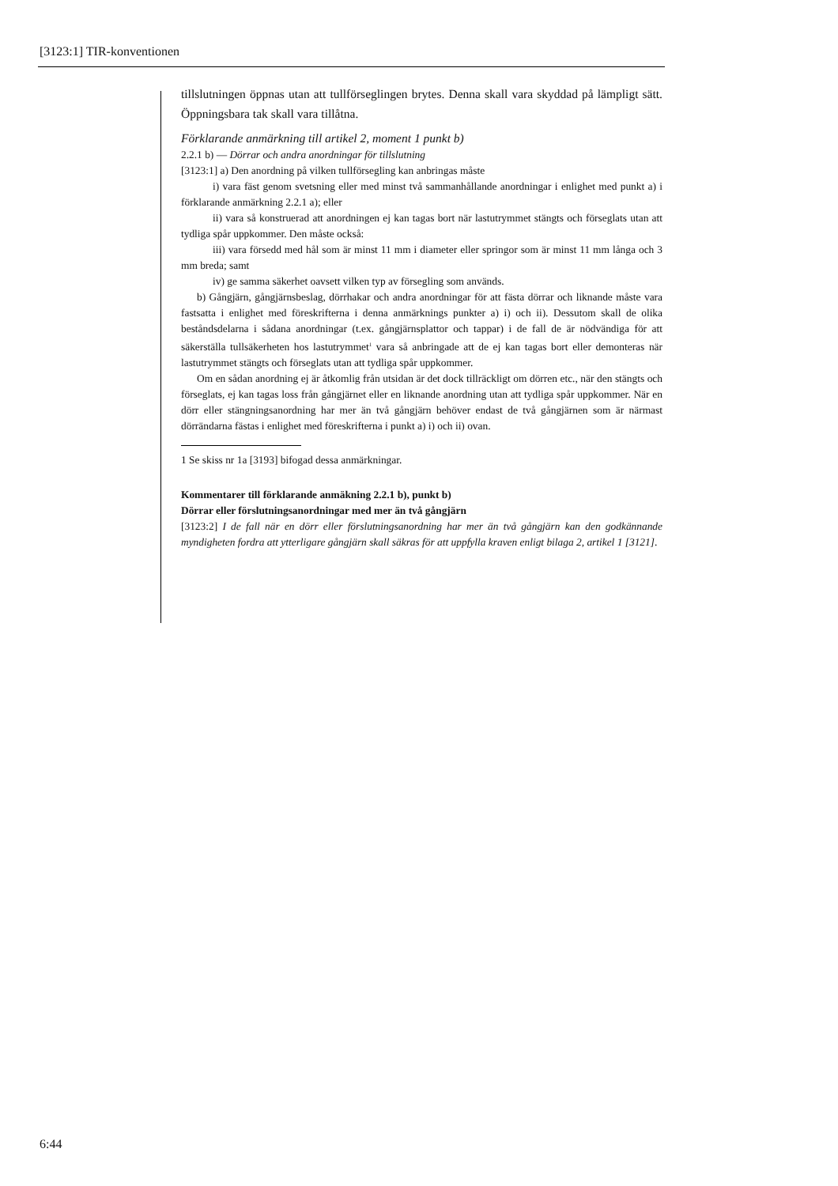[3123:1] TIR-konventionen
tillslutningen öppnas utan att tullförseglingen brytes. Denna skall vara skyddad på lämpligt sätt. Öppningsbara tak skall vara tillåtna.
Förklarande anmärkning till artikel 2, moment 1 punkt b)
2.2.1 b) — Dörrar och andra anordningar för tillslutning
[3123:1] a) Den anordning på vilken tullförsegling kan anbringas måste
i) vara fäst genom svetsning eller med minst två sammanhållande anordningar i enlighet med punkt a) i förklarande anmärkning 2.2.1 a); eller
ii) vara så konstruerad att anordningen ej kan tagas bort när lastutrymmet stängts och förseglats utan att tydliga spår uppkommer. Den måste också:
iii) vara försedd med hål som är minst 11 mm i diameter eller springor som är minst 11 mm långa och 3 mm breda; samt
iv) ge samma säkerhet oavsett vilken typ av försegling som används.
b) Gångjärn, gångjärnsbeslag, dörrhakar och andra anordningar för att fästa dörrar och liknande måste vara fastsatta i enlighet med föreskrifterna i denna anmärknings punkter a) i) och ii). Dessutom skall de olika beståndsdelarna i sådana anordningar (t.ex. gångjärnsplattor och tappar) i de fall de är nödvändiga för att säkerställa tullsäkerheten hos lastutrymmet<sup>1</sup> vara så anbringade att de ej kan tagas bort eller demonteras när lastutrymmet stängts och förseglats utan att tydliga spår uppkommer.
Om en sådan anordning ej är åtkomlig från utsidan är det dock tillräckligt om dörren etc., när den stängts och förseglats, ej kan tagas loss från gångjärnet eller en liknande anordning utan att tydliga spår uppkommer. När en dörr eller stängningsanordning har mer än två gångjärn behöver endast de två gångjärnen som är närmast dörrändarna fästas i enlighet med föreskrifterna i punkt a) i) och ii) ovan.
1 Se skiss nr 1a [3193] bifogad dessa anmärkningar.
Kommentarer till förklarande anmäkning 2.2.1 b), punkt b)
Dörrar eller förslutningsanordningar med mer än två gångjärn
[3123:2] I de fall när en dörr eller förslutningsanordning har mer än två gångjärn kan den godkännande myndigheten fordra att ytterligare gångjärn skall säkras för att uppfylla kraven enligt bilaga 2, artikel 1 [3121].
6:44